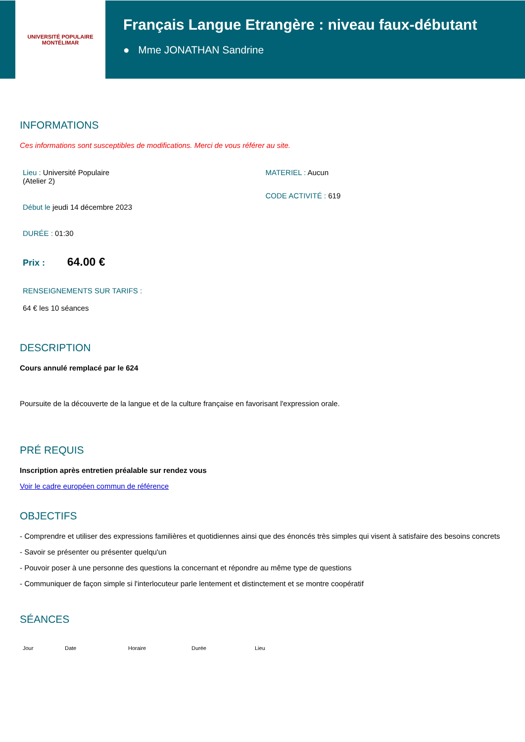UNIVERSITÉ POPULAIRE
MONTÉLIMAR
Français Langue Etrangère : niveau faux-débutant
● Mme JONATHAN Sandrine
INFORMATIONS
Ces informations sont susceptibles de modifications. Merci de vous référer au site.
Lieu : Université Populaire
(Atelier 2)
Début le jeudi 14 décembre 2023
DURÉE : 01:30
Prix : 64.00 €
RENSEIGNEMENTS SUR TARIFS :
64 € les 10 séances
MATERIEL : Aucun
CODE ACTIVITÉ : 619
DESCRIPTION
Cours annulé remplacé par le 624
Poursuite de la découverte de la langue et de la culture française en favorisant l'expression orale.
PRÉ REQUIS
Inscription après entretien préalable sur rendez vous
Voir le cadre européen commun de référence
OBJECTIFS
- Comprendre et utiliser des expressions familières et quotidiennes ainsi que des énoncés très simples qui visent à satisfaire des besoins concrets
- Savoir se présenter ou présenter quelqu'un
- Pouvoir poser à une personne des questions la concernant et répondre au même type de questions
- Communiquer de façon simple si l'interlocuteur parle lentement et distinctement et se montre coopératif
SÉANCES
| Jour | Date | Horaire | Durée | Lieu |
| --- | --- | --- | --- | --- |